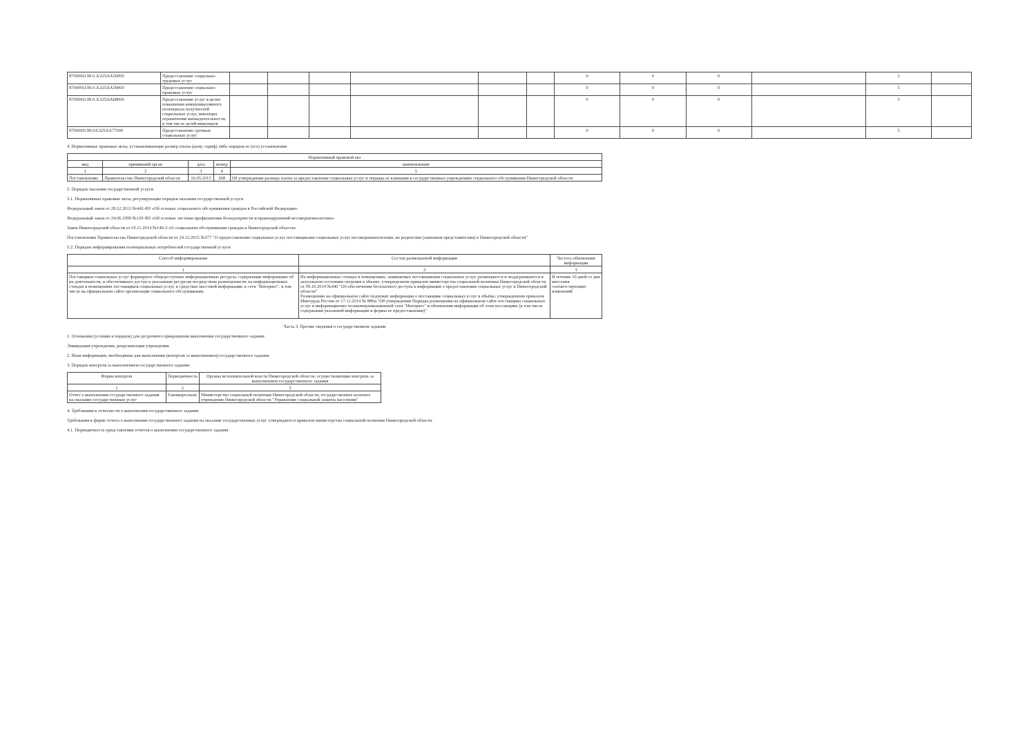| 870000О.99.0.АЭ25АА50000 | Предоставление социально-трудовых услуг | | | | | | | 0 | 0 | 0 | | 5 | |
| 870000О.99.0.АЭ25АА59000 | Предоставление социально-правовых услуг | | | | | | | 0 | 0 | 0 | | 5 | |
| 870000О.99.0.АЭ25АА68000 | Предоставление услуг в целях повышения коммуникативного потенциала получателей социальных услуг, имеющих ограничения жизнедеятельности, в том числе детей-инвалидов | | | | | | | 0 | 0 | 0 | | 5 | |
| 870000О.99.0АЭ25АА77000 | Предоставление срочных социальных услуг | | | | | | | 0 | 0 | 0 | | 5 | |
4. Нормативные правовые акты, устанавливающие размер платы (цену, тариф) либо порядок ее (его) установления
| Нормативный правовой акт | | | | |
| --- | --- | --- | --- | --- |
| вид | принявший орган | дата | номер | наименование |
| 1 | 2 | 3 | 4 | 5 |
| Постановление | Правительство Нижегородской области | 16.05.2015 | 268 | Об утверждении размера платы за предоставление социальных услуг и порядка ее взимания в государственных учреждениях социального обслуживания Нижегородской области |
5. Порядок оказания государственной услуги
5.1. Нормативные правовые акты, регулирующие порядок оказания государственной услуги
Федеральный закон от 28.12.2013 №442-ФЗ «Об основах социального обслуживания граждан в Российской Федерации»
Федеральный закон от 24.06.1999 №120-ФЗ «Об основах системы профилактики безнадзорности и правонарушений несовершеннолетних»
Закон Нижегородской области от 05.11.2014 №146-З «О социальном обслуживании граждан в Нижегородской области»
Постановление Правительства Нижегородской области от 24.12.2015 №377 "О предоставлении социальных услуг поставщиками социальных услуг несовершеннолетним, их родителям (законным представителям) в Нижегородской области"
5.2. Порядок информирования потенциальных потребителей государственной услуги
| Способ информирования | Состав размещаемой информации | Частота обновления информации |
| --- | --- | --- |
| 1 | 2 | 3 |
| Поставщики социальных услуг формируют общедоступные информационные ресурсы, содержащие информацию об их деятельности, и обеспечивают доступ к указанным ресурсам посредством размещения их на информационных стендах в помещениях поставщиков социальных услуг, в средствах массовой информации, в сети "Интернет", в том числе на официальном сайте организации социального обслуживания. | На информационных стендах в помещениях, занимаемых поставщиками социальных услуг, размещаются и поддерживаются в актуальном состоянии сведения в объеме, утвержденном приказом министерства социальной политики Нижегородской области от 09.10.2014 №440 "Об обеспечении бесплатного доступа к информации о предоставлении социальных услуг в Нижегородской области" Размещению на официальном сайте подлежит информация о поставщике социальных услуг в объёме, утвержденном приказом Минтруда России от 17.11.2014 № 886н "Об утверждении Порядка размещения на официальном сайте поставщика социальных услуг в информационно-телекоммуникационной сети "Интернет" и обновления информации об этом поставщике (в том числе содержания указанной информации и формы ее предоставления)" | В течение 10 дней со дня внесения соответствующих изменений |
Часть 3. Прочие сведения о государственном задании
1. Основания (условия и порядок) для досрочного прекращения выполнения государственного задания
Ликвидация учреждения, реорганизация учреждения.
2. Иная информация, необходимая для выполнения (контроля за выполнением) государственного задания
3. Порядок контроля за выполнением государственного задания
| Форма контроля | Периодичность | Органы исполнительной власти Нижегородской области, осуществляющие контроль за выполнением государственного задания |
| --- | --- | --- |
| 1 | 2 | 3 |
| Отчет о выполнении государственного задания на оказание государственных услуг | Ежеквартально | Министерство социальной политики Нижегородской области, государственное казенное учреждение Нижегородской области "Управление социальной защиты населения" |
4. Требования к отчетности о выполнении государственного задания
Требования к форме отчета о выполнении государственного задания на оказание государственных услуг утверждаются приказом министерства социальной политики Нижегородской области.
4.1. Периодичность представления отчетов о выполнении государственного задания